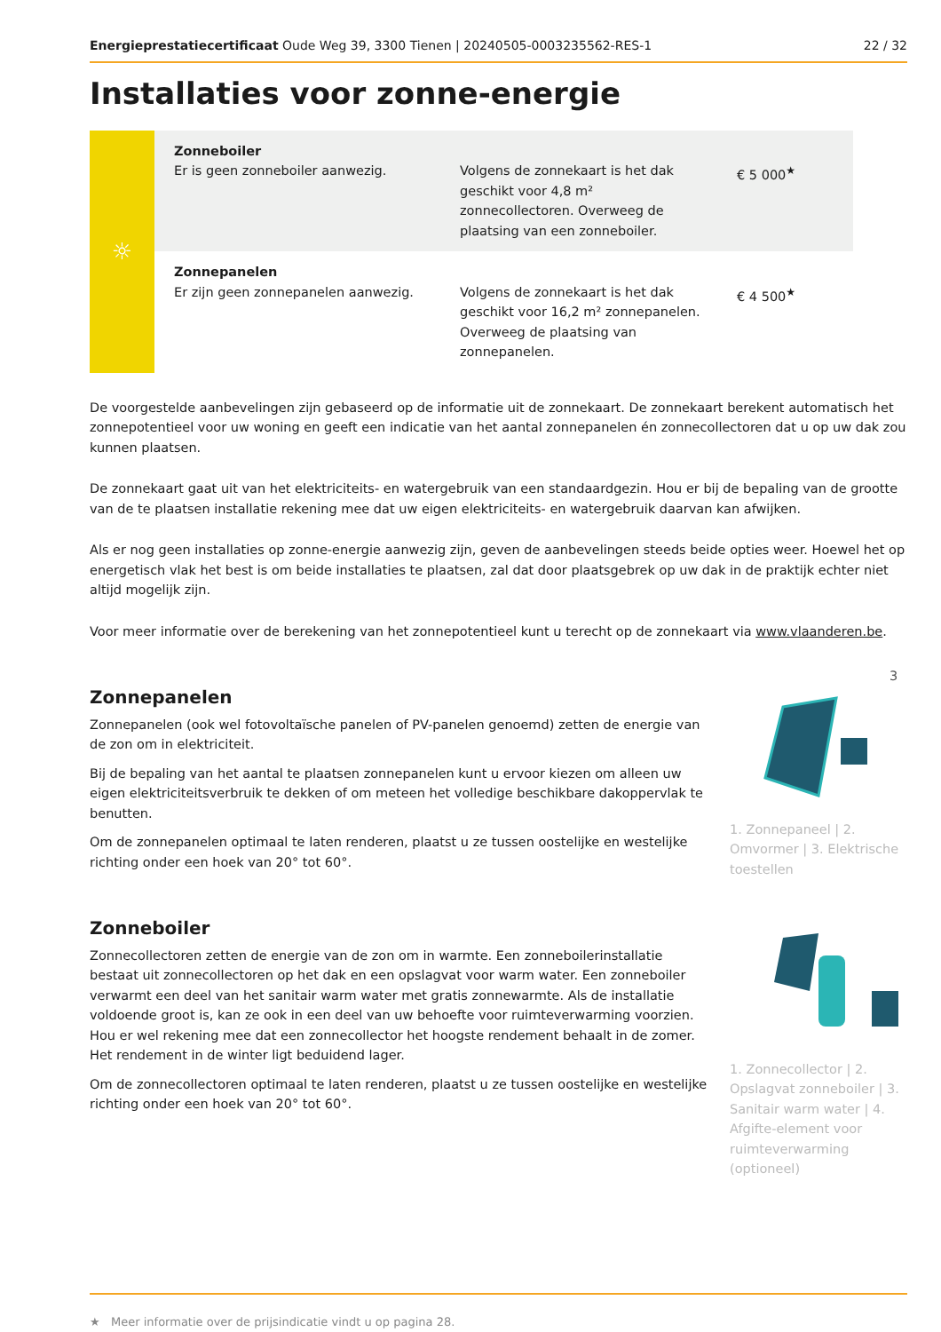Energieprestatiecertificaat Oude Weg 39, 3300 Tienen | 20240505-0003235562-RES-1 22 / 32
Installaties voor zonne-energie
| ☼ | Zonneboiler Er is geen zonneboiler aanwezig. | Volgens de zonnekaart is het dak geschikt voor 4,8 m² zonnecollectoren. Overweeg de plaatsing van een zonneboiler. | € 5 000<sup>★</sup> |
| | Zonnepanelen Er zijn geen zonnepanelen aanwezig. | Volgens de zonnekaart is het dak geschikt voor 16,2 m² zonnepanelen. Overweeg de plaatsing van zonnepanelen. | € 4 500<sup>★</sup> |
De voorgestelde aanbevelingen zijn gebaseerd op de informatie uit de zonnekaart. De zonnekaart berekent automatisch het zonnepotentieel voor uw woning en geeft een indicatie van het aantal zonnepanelen én zonnecollectoren dat u op uw dak zou kunnen plaatsen.
De zonnekaart gaat uit van het elektriciteits- en watergebruik van een standaardgezin. Hou er bij de bepaling van de grootte van de te plaatsen installatie rekening mee dat uw eigen elektriciteits- en watergebruik daarvan kan afwijken.
Als er nog geen installaties op zonne-energie aanwezig zijn, geven de aanbevelingen steeds beide opties weer. Hoewel het op energetisch vlak het best is om beide installaties te plaatsen, zal dat door plaatsgebrek op uw dak in de praktijk echter niet altijd mogelijk zijn.
Voor meer informatie over de berekening van het zonnepotentieel kunt u terecht op de zonnekaart via www.vlaanderen.be.
Zonnepanelen
Zonnepanelen (ook wel fotovoltaïsche panelen of PV-panelen genoemd) zetten de energie van de zon om in elektriciteit.
Bij de bepaling van het aantal te plaatsen zonnepanelen kunt u ervoor kiezen om alleen uw eigen elektriciteitsverbruik te dekken of om meteen het volledige beschikbare dakoppervlak te benutten.
Om de zonnepanelen optimaal te laten renderen, plaatst u ze tussen oostelijke en westelijke richting onder een hoek van 20° tot 60°.
3
1. Zonnepaneel | 2. Omvormer | 3. Elektrische toestellen
Zonneboiler
Zonnecollectoren zetten de energie van de zon om in warmte. Een zonneboilerinstallatie bestaat uit zonnecollectoren op het dak en een opslagvat voor warm water. Een zonneboiler verwarmt een deel van het sanitair warm water met gratis zonnewarmte. Als de installatie voldoende groot is, kan ze ook in een deel van uw behoefte voor ruimteverwarming voorzien. Hou er wel rekening mee dat een zonnecollector het hoogste rendement behaalt in de zomer. Het rendement in de winter ligt beduidend lager.
Om de zonnecollectoren optimaal te laten renderen, plaatst u ze tussen oostelijke en westelijke richting onder een hoek van 20° tot 60°.
1. Zonnecollector | 2. Opslagvat zonneboiler | 3. Sanitair warm water | 4. Afgifte-element voor ruimteverwarming (optioneel)
★ Meer informatie over de prijsindicatie vindt u op pagina 28.